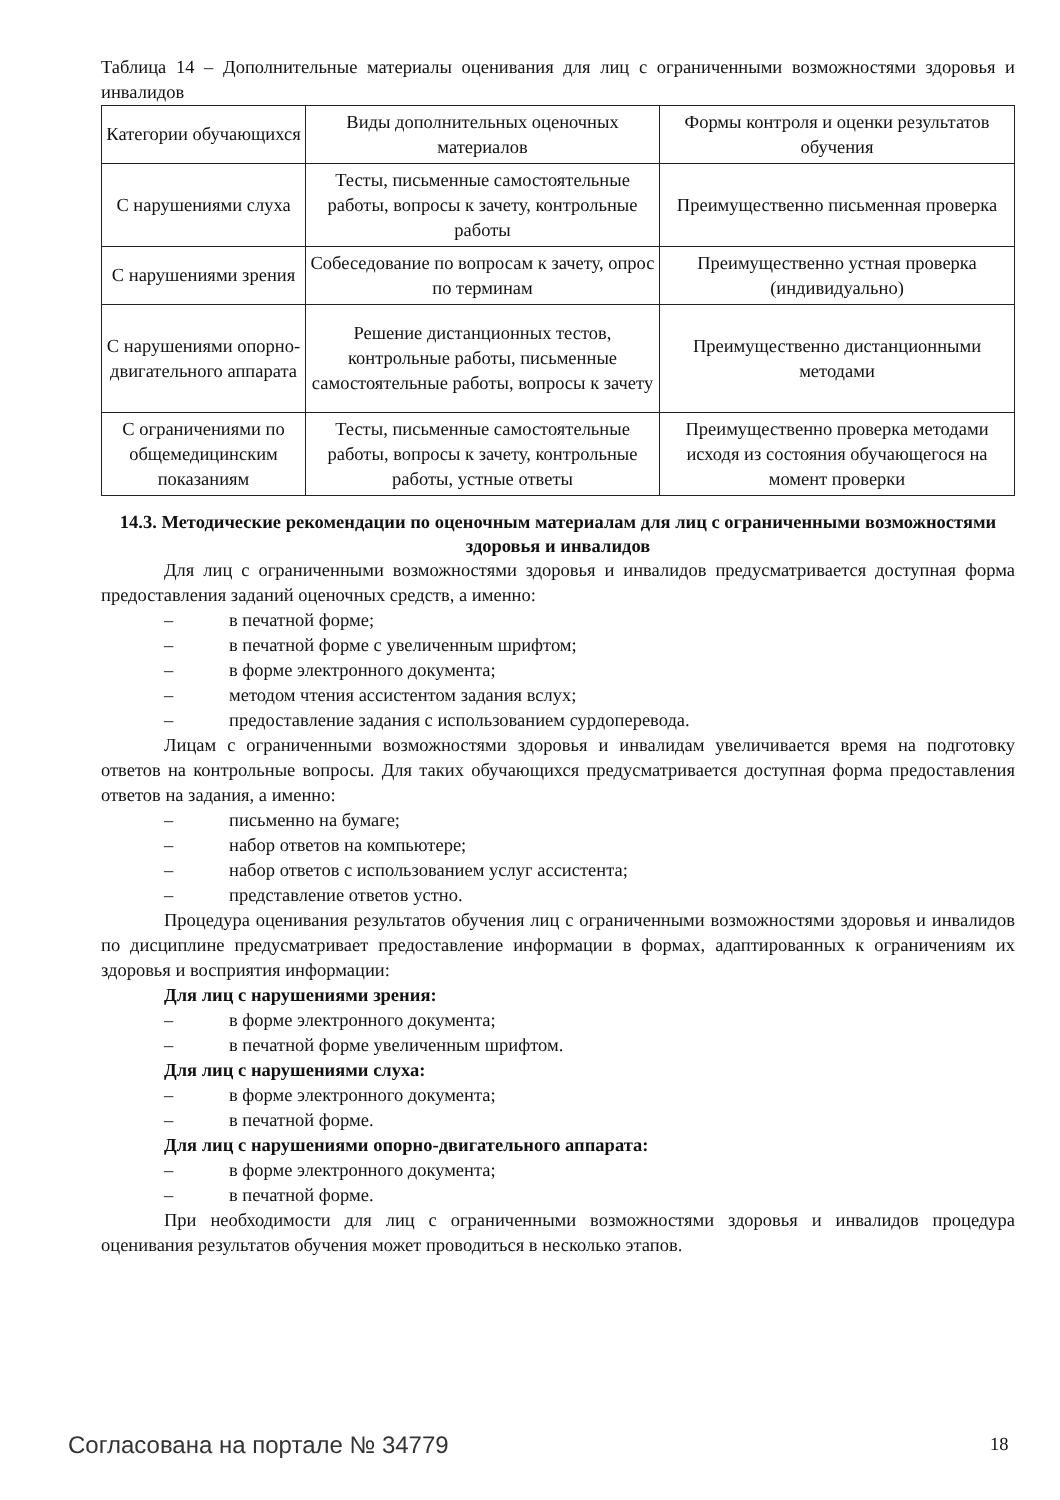Таблица 14 – Дополнительные материалы оценивания для лиц с ограниченными возможностями здоровья и инвалидов
| Категории обучающихся | Виды дополнительных оценочных материалов | Формы контроля и оценки результатов обучения |
| С нарушениями слуха | Тесты, письменные самостоятельные работы, вопросы к зачету, контрольные работы | Преимущественно письменная проверка |
| С нарушениями зрения | Собеседование по вопросам к зачету, опрос по терминам | Преимущественно устная проверка (индивидуально) |
| С нарушениями опорно-двигательного аппарата | Решение дистанционных тестов, контрольные работы, письменные самостоятельные работы, вопросы к зачету | Преимущественно дистанционными методами |
| С ограничениями по общемедицинским показаниям | Тесты, письменные самостоятельные работы, вопросы к зачету, контрольные работы, устные ответы | Преимущественно проверка методами исходя из состояния обучающегося на момент проверки |
14.3. Методические рекомендации по оценочным материалам для лиц с ограниченными возможностями здоровья и инвалидов
Для лиц с ограниченными возможностями здоровья и инвалидов предусматривается доступная форма предоставления заданий оценочных средств, а именно:
– в печатной форме;
– в печатной форме с увеличенным шрифтом;
– в форме электронного документа;
– методом чтения ассистентом задания вслух;
– предоставление задания с использованием сурдоперевода.
Лицам с ограниченными возможностями здоровья и инвалидам увеличивается время на подготовку ответов на контрольные вопросы. Для таких обучающихся предусматривается доступная форма предоставления ответов на задания, а именно:
– письменно на бумаге;
– набор ответов на компьютере;
– набор ответов с использованием услуг ассистента;
– представление ответов устно.
Процедура оценивания результатов обучения лиц с ограниченными возможностями здоровья и инвалидов по дисциплине предусматривает предоставление информации в формах, адаптированных к ограничениям их здоровья и восприятия информации:
Для лиц с нарушениями зрения:
– в форме электронного документа;
– в печатной форме увеличенным шрифтом.
Для лиц с нарушениями слуха:
– в форме электронного документа;
– в печатной форме.
Для лиц с нарушениями опорно-двигательного аппарата:
– в форме электронного документа;
– в печатной форме.
При необходимости для лиц с ограниченными возможностями здоровья и инвалидов процедура оценивания результатов обучения может проводиться в несколько этапов.
Согласована на портале № 34779 18